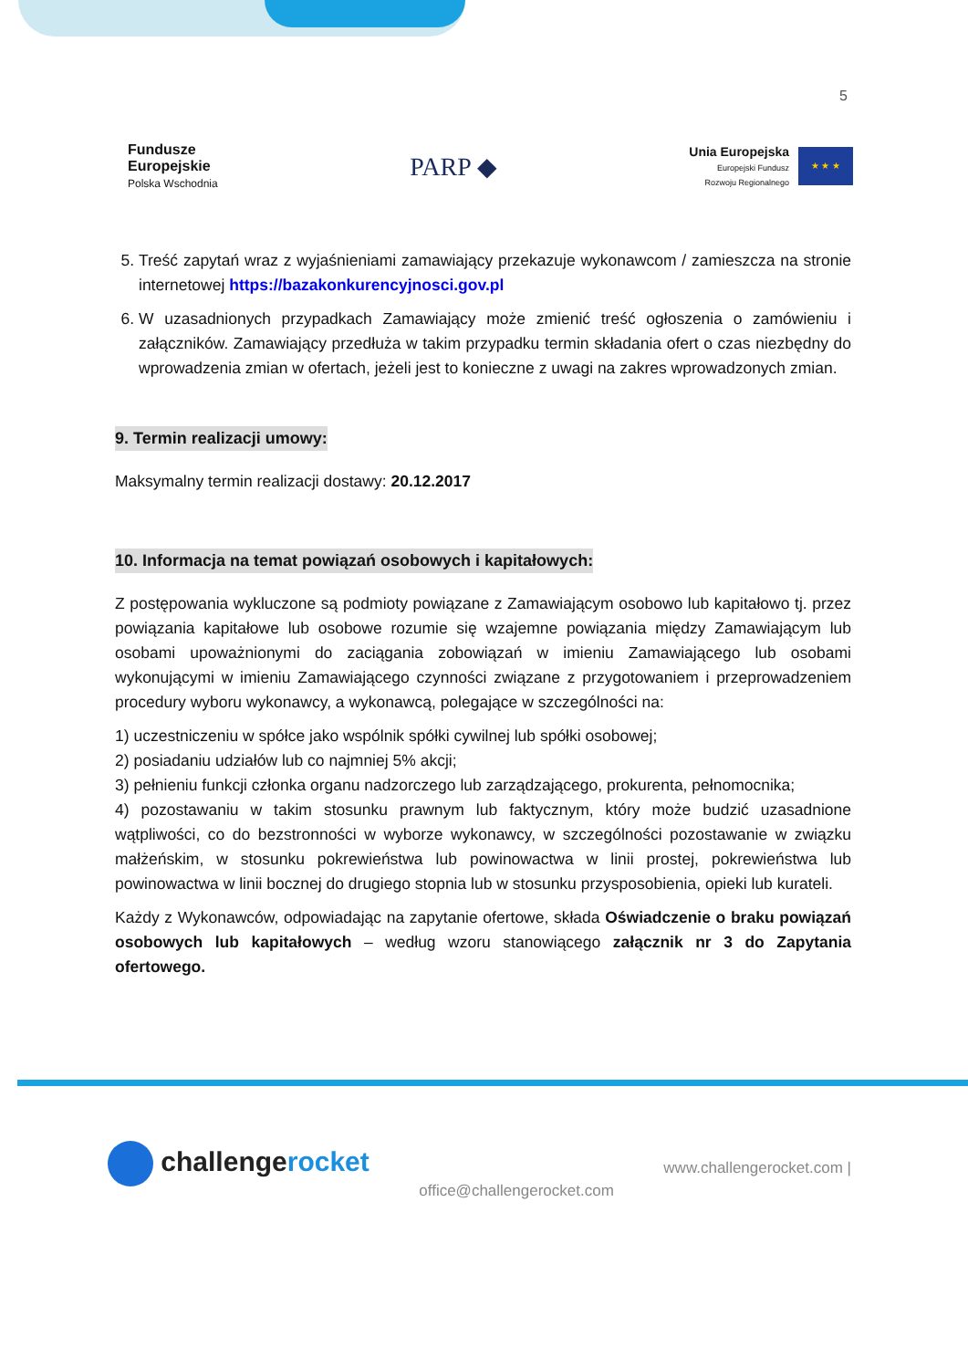5
Fundusze
Europejskie
Polska Wschodnia
PARP ◆
Unia Europejska
Europejski Fundusz
Rozwoju Regionalnego
★ ★ ★
5. Treść zapytań wraz z wyjaśnieniami zamawiający przekazuje wykonawcom / zamieszcza na stronie internetowej https://bazakonkurencyjnosci.gov.pl
6. W uzasadnionych przypadkach Zamawiający może zmienić treść ogłoszenia o zamówieniu i załączników. Zamawiający przedłuża w takim przypadku termin składania ofert o czas niezbędny do wprowadzenia zmian w ofertach, jeżeli jest to konieczne z uwagi na zakres wprowadzonych zmian.
9. Termin realizacji umowy:
Maksymalny termin realizacji dostawy: 20.12.2017
10. Informacja na temat powiązań osobowych i kapitałowych:
Z postępowania wykluczone są podmioty powiązane z Zamawiającym osobowo lub kapitałowo tj. przez powiązania kapitałowe lub osobowe rozumie się wzajemne powiązania między Zamawiającym lub osobami upoważnionymi do zaciągania zobowiązań w imieniu Zamawiającego lub osobami wykonującymi w imieniu Zamawiającego czynności związane z przygotowaniem i przeprowadzeniem procedury wyboru wykonawcy, a wykonawcą, polegające w szczególności na:
1) uczestniczeniu w spółce jako wspólnik spółki cywilnej lub spółki osobowej;
2) posiadaniu udziałów lub co najmniej 5% akcji;
3) pełnieniu funkcji członka organu nadzorczego lub zarządzającego, prokurenta, pełnomocnika;
4) pozostawaniu w takim stosunku prawnym lub faktycznym, który może budzić uzasadnione wątpliwości, co do bezstronności w wyborze wykonawcy, w szczególności pozostawanie w związku małżeńskim, w stosunku pokrewieństwa lub powinowactwa w linii prostej, pokrewieństwa lub powinowactwa w linii bocznej do drugiego stopnia lub w stosunku przysposobienia, opieki lub kurateli.
Każdy z Wykonawców, odpowiadając na zapytanie ofertowe, składa Oświadczenie o braku powiązań osobowych lub kapitałowych – według wzoru stanowiącego załącznik nr 3 do Zapytania ofertowego.
challengerocket
office@challengerocket.com
www.challengerocket.com |